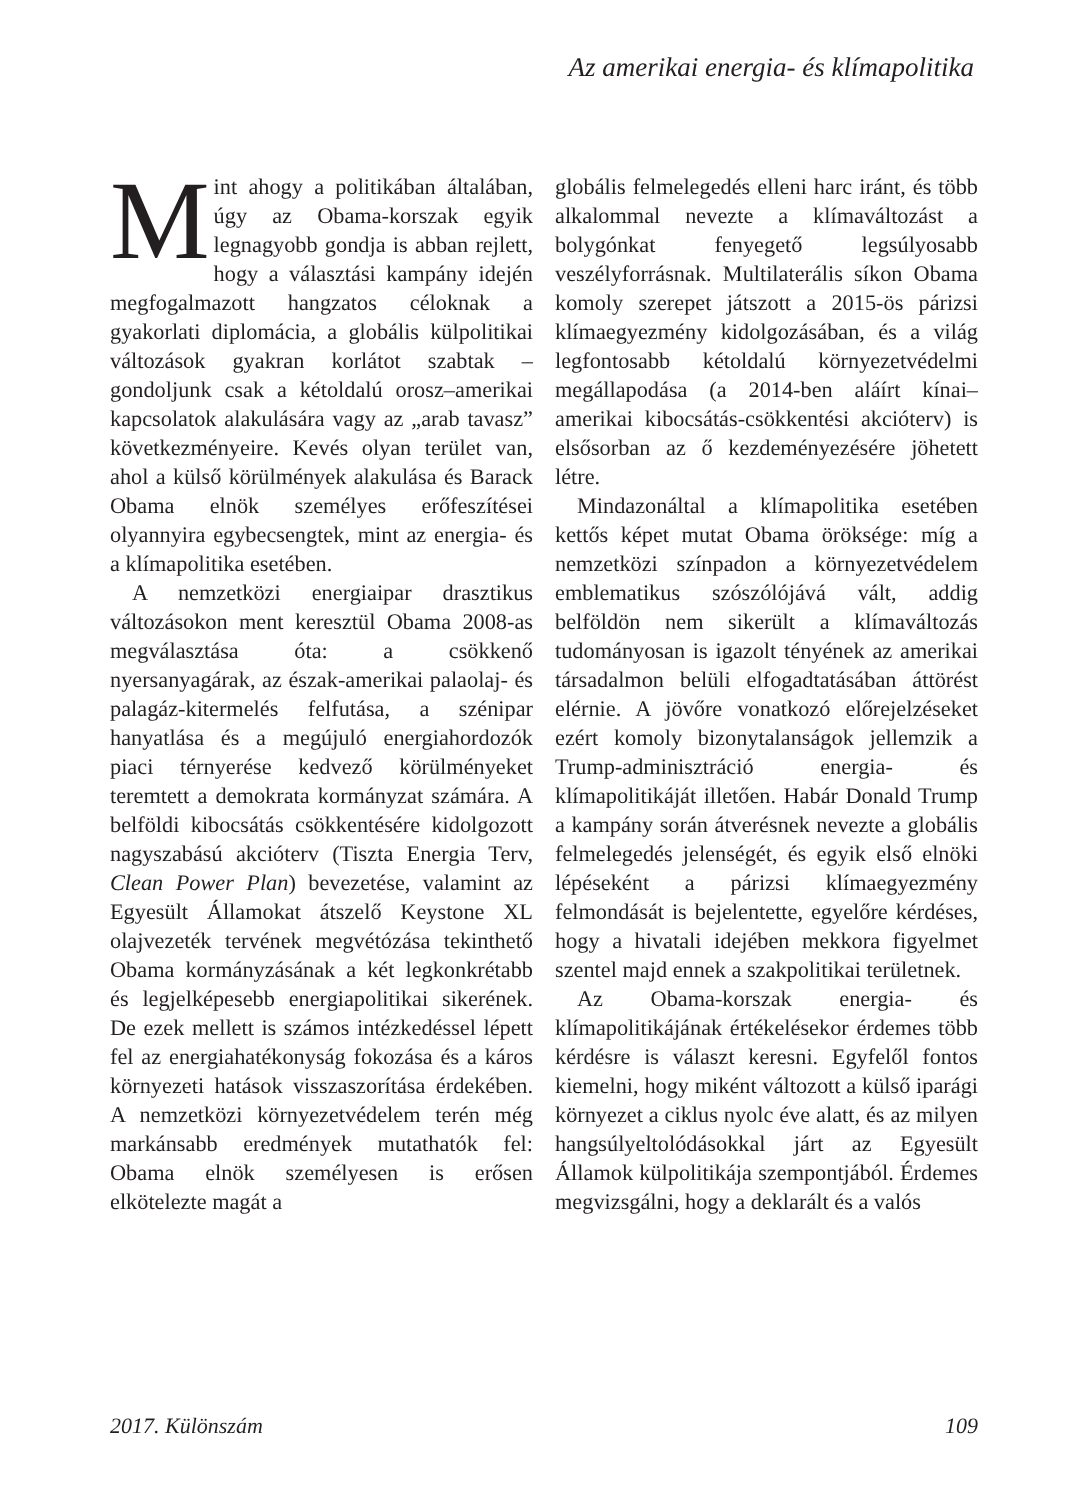Az amerikai energia- és klímapolitika
Mint ahogy a politikában általában, úgy az Obama-korszak egyik legnagyobb gondja is abban rejlett, hogy a választási kampány idején megfogalmazott hangzatos céloknak a gyakorlati diplomácia, a globális külpolitikai változások gyakran korlátot szabtak – gondoljunk csak a kétoldalú orosz–amerikai kapcsolatok alakulására vagy az „arab tavasz” következményeire. Kevés olyan terület van, ahol a külső körülmények alakulása és Barack Obama elnök személyes erőfeszítései olyannyira egybecsengtek, mint az energia- és a klímapolitika esetében.
A nemzetközi energiaipar drasztikus változásokon ment keresztül Obama 2008-as megválasztása óta: a csökkenő nyersanyagárak, az észak-amerikai palaolaj- és palagáz-kitermelés felfutása, a szénipar hanyatlása és a megújuló energiahordozók piaci térnyerése kedvező körülményeket teremtett a demokrata kormányzat számára. A belföldi kibocsátás csökkentésére kidolgozott nagyszabású akcióterv (Tiszta Energia Terv, Clean Power Plan) bevezetése, valamint az Egyesült Államokat átszelő Keystone XL olajvezeték tervének megvétózása tekinthető Obama kormányzásának a két legkonkrétabb és legjelképesebb energiapolitikai sikerének. De ezek mellett is számos intézkedéssel lépett fel az energiahatékonyság fokozása és a káros környezeti hatások visszaszorítása érdekében. A nemzetközi környezetvédelem terén még markánsabb eredmények mutathatók fel: Obama elnök személyesen is erősen elkötelezte magát a
globális felmelegedés elleni harc iránt, és több alkalommal nevezte a klímaváltozást a bolygónkat fenyegető legsúlyosabb veszélyforrásnak. Multilaterális síkon Obama komoly szerepet játszott a 2015-ös párizsi klímaegyezmény kidolgozásában, és a világ legfontosabb kétoldalú környezetvédelmi megállapodása (a 2014-ben aláírt kínai–amerikai kibocsátás-csökkentési akcióterv) is elsősorban az ő kezdeményezésére jöhetett létre.
Mindazonáltal a klímapolitika esetében kettős képet mutat Obama öröksége: míg a nemzetközi színpadon a környezetvédelem emblematikus szószólójává vált, addig belföldön nem sikerült a klímaváltozás tudományosan is igazolt tényének az amerikai társadalmon belüli elfogadtatásában áttörést elérnie. A jövőre vonatkozó előrejelzéseket ezért komoly bizonytalanságok jellemzik a Trump-adminisztráció energia- és klímapolitikáját illetően. Habár Donald Trump a kampány során átverésnek nevezte a globális felmelegedés jelenségét, és egyik első elnöki lépéseként a párizsi klímaegyezmény felmondását is bejelentette, egyelőre kérdéses, hogy a hivatali idejében mekkora figyelmet szentel majd ennek a szakpolitikai területnek.
Az Obama-korszak energia- és klímapolitikájának értékelésekor érdemes több kérdésre is választ keresni. Egyfelől fontos kiemelni, hogy miként változott a külső iparági környezet a ciklus nyolc éve alatt, és az milyen hangsúlyeltolódásokkal járt az Egyesült Államok külpolitikája szempontjából. Érdemes megvizsgálni, hogy a deklarált és a valós
2017. Különszám 109